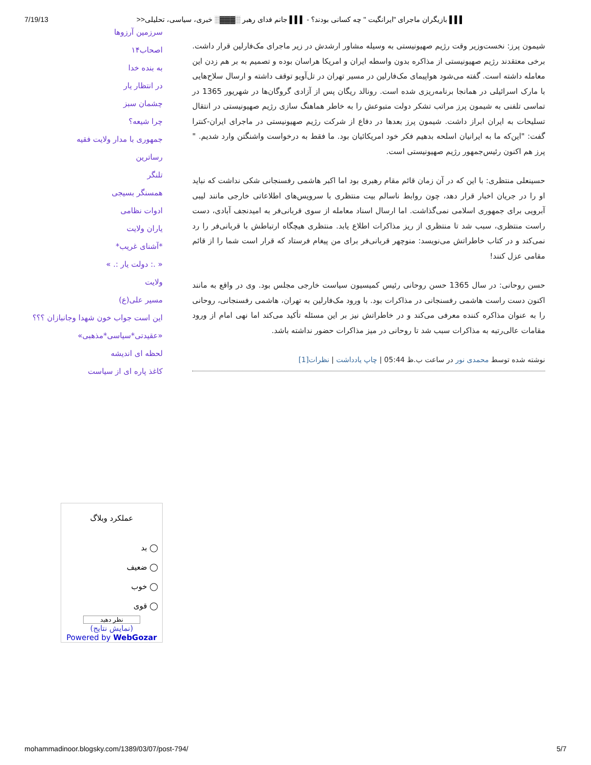7/19/13 ▌▌▌ بازیگران ماجرای "ایرانگیت " چه کسانی بودند؟ - ▌▌▌ جانم فدای رهبر ░▓▓▓░ خبری، سیاسی، تحلیلی<<
شیمون پرز: نخست‌وزیر وقت رژیم صهیونیستی به وسیله مشاور ارشدش در زیر ماجرای مک‌فارلین قرار داشت. برخی معتقدند رژیم صهیونیستی از مذاکره بدون واسطه ایران و امریکا هراسان بوده و تصمیم به بر هم زدن این معامله داشته است. گفته می‌شود هواپیمای مک‌فارلین در مسیر تهران در تل‌آویو توقف داشته و ارسال سلاح‌هایی با مارک اسرائیلی در همانجا برنامه‌ریزی شده است. رونالد ریگان پس از آزادی گروگان‌ها در شهریور 1365 در تماسی تلفنی به شیمون پرز مراتب تشکر دولت متبوعش را به خاطر هماهنگ سازی رژیم صهیونیستی در انتقال تسلیحات به ایران ابراز داشت. شیمون پرز بعدها در دفاع از شرکت رژیم صهیونیستی در ماجرای ایران-کنترا گفت: "این‌که ما به ایرانیان اسلحه بدهیم فکر خود امریکائیان بود. ما فقط به درخواست واشنگتن وارد شدیم. " پرز هم اکنون رئیس‌جمهور رژیم صهیونیستی است.
حسینعلی منتظری: با این که در آن زمان قائم مقام رهبری بود اما اکبر هاشمی رفسنجانی شکی نداشت که نباید او را در جریان اخبار قرار دهد، چون روابط ناسالم بیت منتظری با سرویس‌های اطلاعاتی خارجی مانند لیبی آبرویی برای جمهوری اسلامی نمی‌گذاشت. اما ارسال اسناد معامله از سوی قربانی‌فر به امیدنجف آبادی، دست راست منتظری، سبب شد تا منتظری از ریز مذاکرات اطلاع یابد. منتظری هیچگاه ارتباطش با قربانی‌فر را رد نمی‌کند و در کتاب خاطراتش می‌نویسد: منوچهر قربانی‌فر برای من پیغام فرستاد که قرار است شما را از قائم مقامی عزل کنند!
حسن روحانی: در سال 1365 حسن روحانی رئیس کمیسیون سیاست خارجی مجلس بود. وی در واقع به مانند اکنون دست راست هاشمی رفسنجانی در مذاکرات بود. با ورود مک‌فارلین به تهران، هاشمی رفسنجانی، روحانی را به عنوان مذاکره کننده معرفی می‌کند و در خاطراتش نیز بر این مسئله تأکید می‌کند اما نهی امام از ورود مقامات عالی‌رتبه به مذاکرات سبب شد تا روحانی در میز مذاکرات حضور نداشته باشد.
نوشته شده توسط محمدی نور در ساعت ب.ظ 05:44 | چاپ یادداشت | نظرات[1]
سرزمین آرزوها
اصحاب۱۴
به بنده خدا
در انتظار یار
چشمان سبز
چرا شیعه؟
جمهوری با مدار ولایت فقیه
رساترین
تلنگر
همسنگر بسیجی
ادوات نظامی
یاران ولایت
*آشنای غریب*
« .: دولت یار :. »
ولایت
مسیر علی(ع)
این است جواب خون شهدا وجانبازان ؟؟؟
«عقیدتی*سیاسی*مذهبی»
لحظه ای اندیشه
کاغذ پاره ای از سیاست
عملکرد وبلاگ
◯ بد
◯ ضعیف
◯ خوب
◯ قوی
نظر دهید
(نمایش نتایج)
Powered by WebGozar
mohammadinoor.blogsky.com/1389/03/07/post-794/ 5/7